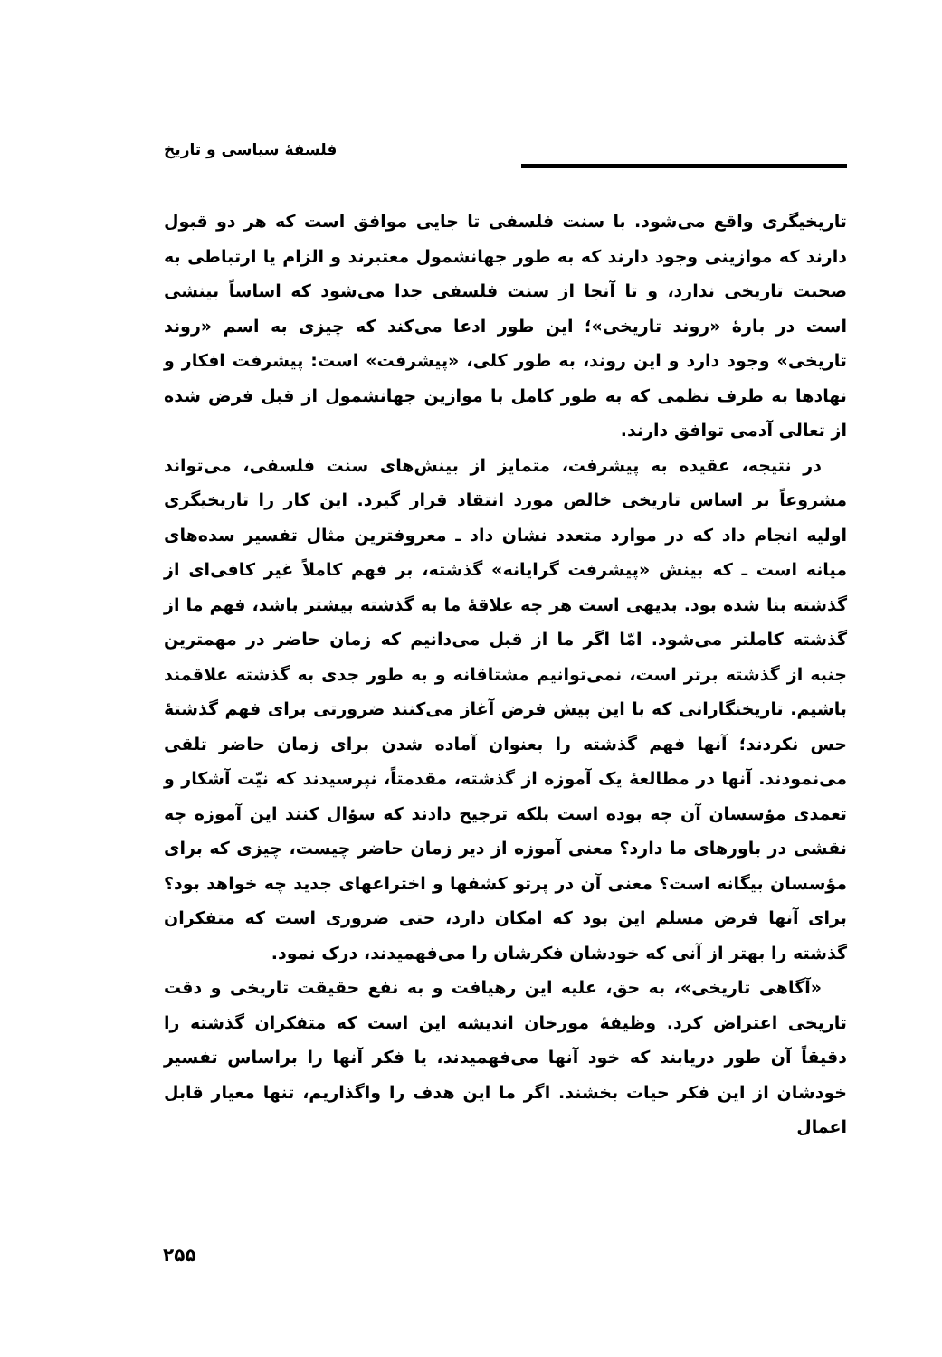فلسفهٔ سیاسی و تاریخ
تاریخیگری واقع می‌شود. با سنت فلسفی تا جایی موافق است که هر دو قبول دارند که موازینی وجود دارند که به طور جهانشمول معتبرند و الزام یا ارتباطی به صحبت تاریخی ندارد، و تا آنجا از سنت فلسفی جدا می‌شود که اساساً بینشی است در بارهٔ «روند تاریخی»؛ این طور ادعا می‌کند که چیزی به اسم «روند تاریخی» وجود دارد و این روند، به طور کلی، «پیشرفت» است: پیشرفت افکار و نهادها به طرف نظمی که به طور کامل با موازین جهانشمول از قبل فرض شده از تعالی آدمی توافق دارند.
در نتیجه، عقیده به پیشرفت، متمایز از بینش‌های سنت فلسفی، می‌تواند مشروعاً بر اساس تاریخی خالص مورد انتقاد قرار گیرد. این کار را تاریخیگری اولیه انجام داد که در موارد متعدد نشان داد ـ معروفترین مثال تفسیر سده‌های میانه است ـ که بینش «پیشرفت گرایانه» گذشته، بر فهم کاملاً غیر کافی‌ای از گذشته بنا شده بود. بدیهی است هر چه علاقهٔ ما به گذشته بیشتر باشد، فهم ما از گذشته کاملتر می‌شود. امّا اگر ما از قبل می‌دانیم که زمان حاضر در مهمترین جنبه از گذشته برتر است، نمی‌توانیم مشتاقانه و به طور جدی به گذشته علاقمند باشیم. تاریخنگارانی که با این پیش فرض آغاز می‌کنند ضرورتی برای فهم گذشتهٔ حس نکردند؛ آنها فهم گذشته را بعنوان آماده شدن برای زمان حاضر تلقی می‌نمودند. آنها در مطالعهٔ یک آموزه از گذشته، مقدمتاً، نپرسیدند که نیّت آشکار و تعمدی مؤسسان آن چه بوده است بلکه ترجیح دادند که سؤال کنند این آموزه چه نقشی در باورهای ما دارد؟ معنی آموزه از دیر زمان حاضر چیست، چیزی که برای مؤسسان بیگانه است؟ معنی آن در پرتو کشفها و اختراعهای جدید چه خواهد بود؟ برای آنها فرض مسلم این بود که امکان دارد، حتی ضروری است که متفکران گذشته را بهتر از آنی که خودشان فکرشان را می‌فهمیدند، درک نمود.
«آگاهی تاریخی»، به حق، علیه این رهیافت و به نفع حقیقت تاریخی و دقت تاریخی اعتراض کرد. وظیفهٔ مورخان اندیشه این است که متفکران گذشته را دقیقاً آن طور دریابند که خود آنها می‌فهمیدند، یا فکر آنها را براساس تفسیر خودشان از این فکر حیات بخشند. اگر ما این هدف را واگذاریم، تنها معیار قابل اعمال
۲۵۵